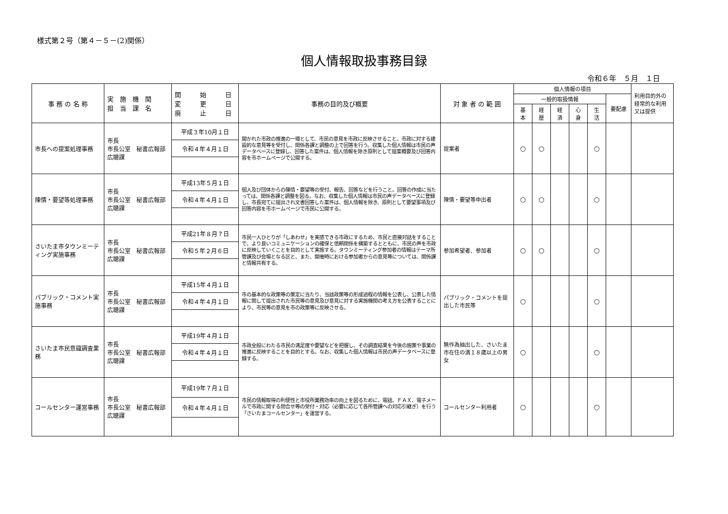様式第２号（第４－５－(2)関係）
個人情報取扱事務目録
令和６年　５月　１日
| 事 務 の 名 称 | 実 施 機 関 担 当 課 名 | 開 始 日 変 更 日 廃 止 日 | 事務の目的及び概要 | 対 象 者 の 範 囲 | 個人情報の項目 | | | | | | 利用目的外の経常的な利用又は提供 |
| --- | --- | --- | --- | --- | --- | --- | --- | --- | --- | --- | --- |
| | | | | | 一般的取扱情報 | | | | | 要配慮 | |
| | | | | | 基 本 | 経 歴 | 経 済 | 心 身 | 生 活 | | |
| 市長への提案処理事務 | 市長 市長公室 秘書広報部 広聴課 | 平成３年10月１日 | 開かれた市政の推進の一環として、市民の意見を市政に反映させること。市政に対する建設的な意見等を受付し、関係各課と調整の上で回答を行う。収集した個人情報は市民の声データベースに登録し、回答した案件は、個人情報を除き原則として提案概要及び回答内容を市ホームページで公開する。 | 提案者 | ○ | ○ | | | ○ | | |
| | | 令和４年４月１日 | | | | | | | | | |
| 陳情・要望等処理事務 | 市長 市長公室 秘書広報部 広聴課 | 平成13年５月１日 | 個人及び団体からの陳情・要望等の受付、報告、回答などを行うこと。回答の作成に当たっては、関係各課と調整を図る。なお、収集した個人情報は市民の声データベースに登録し、市長宛てに提出され文書回答した案件は、個人情報を除き、原則として要望事項及び回答内容を市ホームページで市民に公開する。 | 陳情・要望等申出者 | ○ | ○ | | | ○ | | |
| | | 令和４年４月１日 | | | | | | | | | |
| さいたま市タウンミーティング実施事務 | 市長 市長公室 秘書広報部 広聴課 | 平成21年８月７日 | 市民一人ひとりが「しあわせ」を実感できる市政にするため、市民と直接対話をすることで、より良いコミュニケーションの確保と信頼関係を構築するとともに、市民の声を市政に反映していくことを目的として実施する。タウンミーティング参加者の情報はテーマ所管課及び会場となる区と、また、開催時における参加者からの意見等については、関係課と情報共有する。 | 参加希望者、参加者 | ○ | ○ | | | ○ | | |
| | | 令和５年２月６日 | | | | | | | | | |
| パブリック・コメント実施事務 | 市長 市長公室 秘書広報部 広聴課 | 平成15年４月１日 | 市の基本的な政策等の策定に当たり、当該政策等の形成過程の情報を公表し、公表した情報に関して提出された市民等の意見及び意見に対する実施機関の考え方を公表することにより、市民等の意見を市の政策等に反映させる。 | パブリック・コメントを提出した市民等 | ○ | | | | ○ | | |
| | | 令和４年４月１日 | | | | | | | | | |
| さいたま市民意識調査業務 | 市長 市長公室 秘書広報部 広聴課 | 平成19年４月１日 | 市政全般にわたる市民の満足度や要望などを把握し、その調査結果を今後の施策や事業の推進に反映することを目的とする。なお、収集した個人情報は市民の声データベースに登録する。 | 無作為抽出した、さいたま市在住の満１８歳以上の男女 | ○ | | | | ○ | | |
| | | 令和４年４月１日 | | | | | | | | | |
| コールセンター運営事務 | 市長 市長公室 秘書広報部 広聴課 | 平成19年７月１日 | 市民の情報取得の利便性と市役所業務効率の向上を図るために、電話、ＦＡＸ、電子メールで市政に関する問合せ等の受付・対応（必要に応じて各所管課への対応引継ぎ）を行う「さいたまコールセンター」を運営する。 | コールセンター利用者 | ○ | | | | ○ | | |
| | | 令和４年４月１日 | | | | | | | | | |